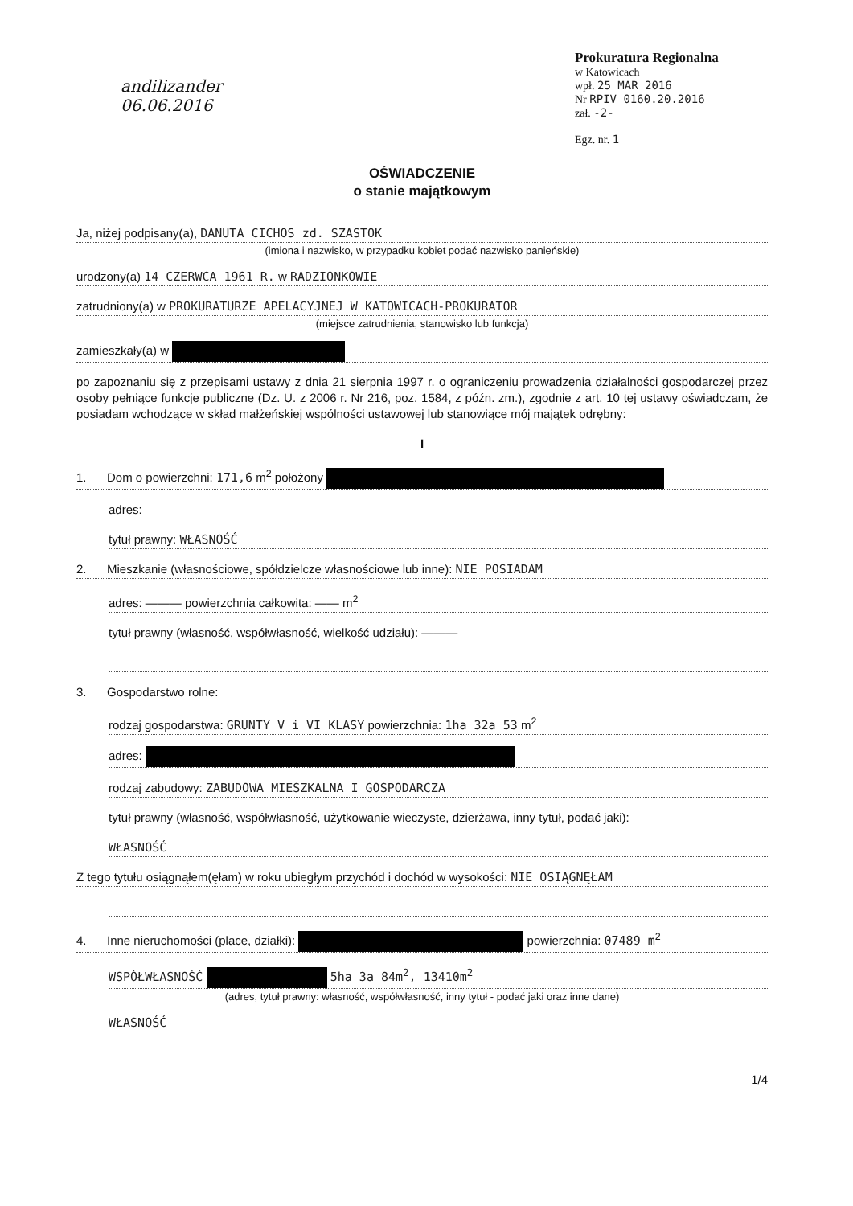andilizander
06.06.2016
Prokuratura Regionalna
w Katowicach
wpł. 25 MAR 2016
Nr RPIV 0160.20.2016
zał. -2-
Egz. nr. 1
OŚWIADCZENIE
o stanie majątkowym
Ja, niżej podpisany(a), DANUTA CICHOS zd. SZASTOK
(imiona i nazwisko, w przypadku kobiet podać nazwisko panieńskie)
urodzony(a) 14 CZERWCA 1961 R. w RADZIONKOWIE
zatrudniony(a) w PROKURATURZE APELACYJNEJ W KATOWICACH-PROKURATOR
(miejsce zatrudnienia, stanowisko lub funkcja)
zamieszkały(a) w
po zapoznaniu się z przepisami ustawy z dnia 21 sierpnia 1997 r. o ograniczeniu prowadzenia działalności gospodarczej przez osoby pełniące funkcje publiczne (Dz. U. z 2006 r. Nr 216, poz. 1584, z późn. zm.), zgodnie z art. 10 tej ustawy oświadczam, że posiadam wchodzące w skład małżeńskiej wspólności ustawowej lub stanowiące mój majątek odrębny:
I
1. Dom o powierzchni: 171,6 m<sup>2</sup> położony
adres:
tytuł prawny: WŁASNOŚĆ
2. Mieszkanie (własnościowe, spółdzielcze własnościowe lub inne): NIE POSIADAM
adres: ——— powierzchnia całkowita: —— m<sup>2</sup>
tytuł prawny (własność, współwłasność, wielkość udziału): ———
3. Gospodarstwo rolne:
rodzaj gospodarstwa: GRUNTY V i VI KLASY powierzchnia: 1ha 32a 53 m<sup>2</sup>
adres:
rodzaj zabudowy: ZABUDOWA MIESZKALNA I GOSPODARCZA
tytuł prawny (własność, współwłasność, użytkowanie wieczyste, dzierżawa, inny tytuł, podać jaki):
WŁASNOŚĆ
Z tego tytułu osiągnąłem(ęłam) w roku ubiegłym przychód i dochód w wysokości: NIE OSIĄGNĘŁAM
4. Inne nieruchomości (place, działki): powierzchnia: 07489 m<sup>2</sup>
WSPÓŁWŁASNOŚĆ 5ha 3a 84m<sup>2</sup>, 13410m<sup>2</sup>
(adres, tytuł prawny: własność, współwłasność, inny tytuł - podać jaki oraz inne dane)
WŁASNOŚĆ
1/4